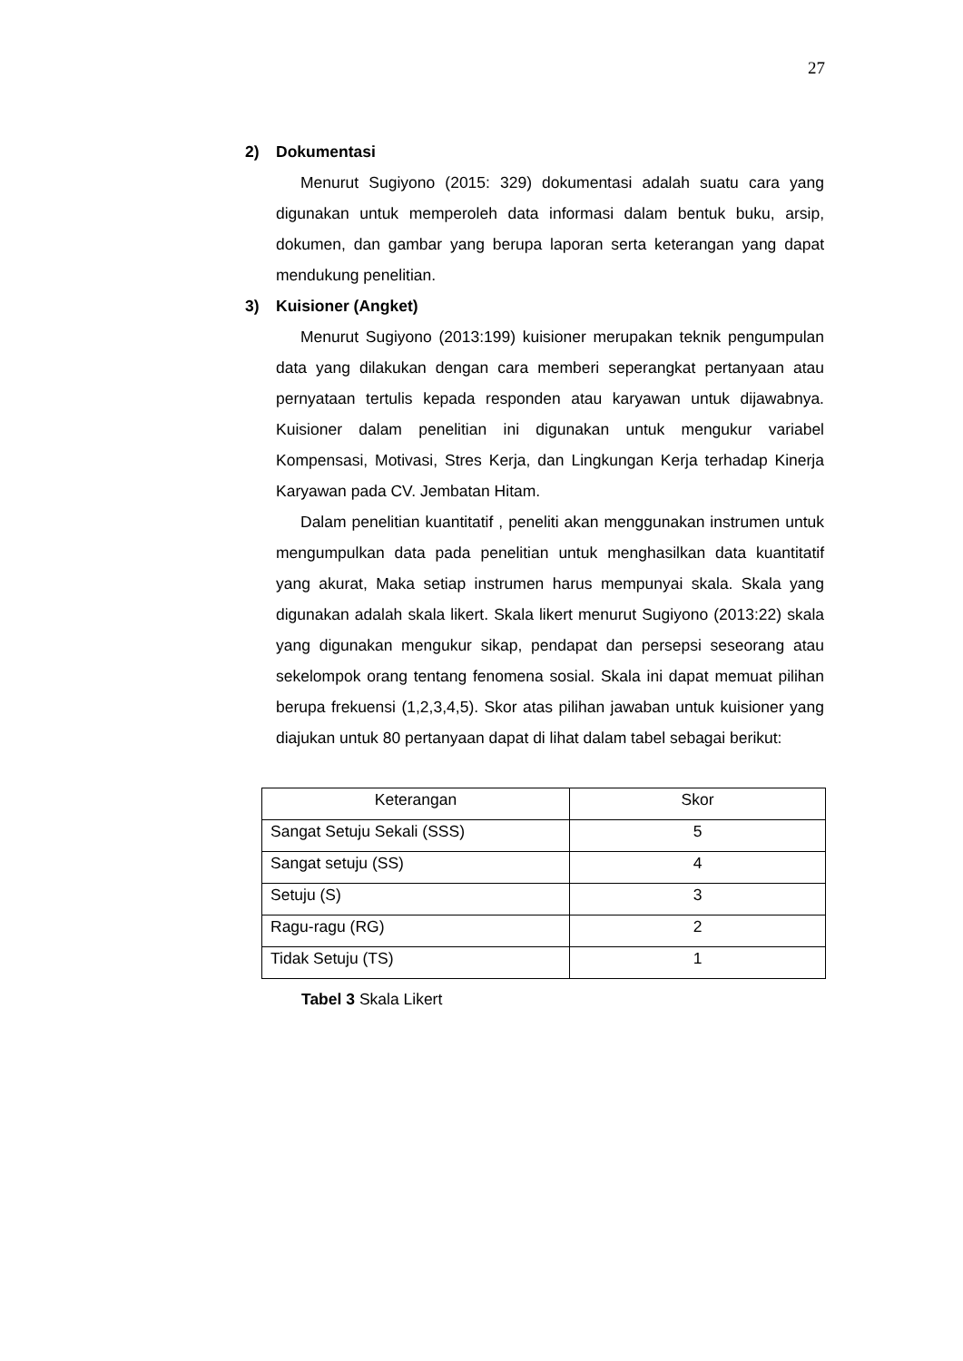27
2) Dokumentasi
Menurut Sugiyono (2015: 329) dokumentasi adalah suatu cara yang digunakan untuk memperoleh data informasi dalam bentuk buku, arsip, dokumen, dan gambar yang berupa laporan serta keterangan yang dapat mendukung penelitian.
3) Kuisioner (Angket)
Menurut Sugiyono (2013:199) kuisioner merupakan teknik pengumpulan data yang dilakukan dengan cara memberi seperangkat pertanyaan atau pernyataan tertulis kepada responden atau karyawan untuk dijawabnya. Kuisioner dalam penelitian ini digunakan untuk mengukur variabel Kompensasi, Motivasi, Stres Kerja, dan Lingkungan Kerja terhadap Kinerja Karyawan pada CV. Jembatan Hitam.
Dalam penelitian kuantitatif , peneliti akan menggunakan instrumen untuk mengumpulkan data pada penelitian untuk menghasilkan data kuantitatif yang akurat, Maka setiap instrumen harus mempunyai skala. Skala yang digunakan adalah skala likert. Skala likert menurut Sugiyono (2013:22) skala yang digunakan mengukur sikap, pendapat dan persepsi seseorang atau sekelompok orang tentang fenomena sosial. Skala ini dapat memuat pilihan berupa frekuensi (1,2,3,4,5). Skor atas pilihan jawaban untuk kuisioner yang diajukan untuk 80 pertanyaan dapat di lihat dalam tabel sebagai berikut:
| Keterangan | Skor |
| --- | --- |
| Sangat Setuju Sekali (SSS) | 5 |
| Sangat setuju (SS) | 4 |
| Setuju (S) | 3 |
| Ragu-ragu (RG) | 2 |
| Tidak Setuju (TS) | 1 |
Tabel 3 Skala Likert